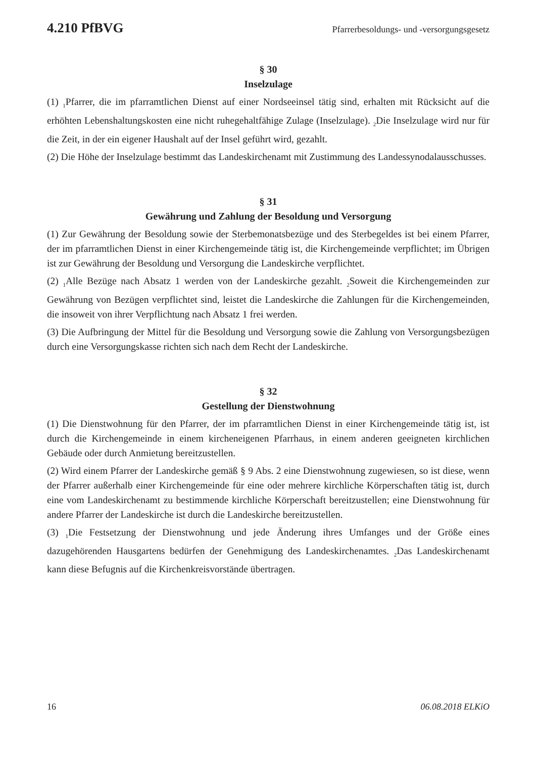4.210 PfBVG Pfarrerbesoldungs- und -versorgungsgesetz
§ 30
Inselzulage
(1) <sub>1</sub>Pfarrer, die im pfarramtlichen Dienst auf einer Nordseeinsel tätig sind, erhalten mit Rücksicht auf die erhöhten Lebenshaltungskosten eine nicht ruhegehaltfähige Zulage (Inselzulage). <sub>2</sub>Die Inselzulage wird nur für die Zeit, in der ein eigener Haushalt auf der Insel geführt wird, gezahlt.
(2) Die Höhe der Inselzulage bestimmt das Landeskirchenamt mit Zustimmung des Landessynodalausschusses.
§ 31
Gewährung und Zahlung der Besoldung und Versorgung
(1) Zur Gewährung der Besoldung sowie der Sterbemonatsbezüge und des Sterbegeldes ist bei einem Pfarrer, der im pfarramtlichen Dienst in einer Kirchengemeinde tätig ist, die Kirchengemeinde verpflichtet; im Übrigen ist zur Gewährung der Besoldung und Versorgung die Landeskirche verpflichtet.
(2) <sub>1</sub>Alle Bezüge nach Absatz 1 werden von der Landeskirche gezahlt. <sub>2</sub>Soweit die Kirchengemeinden zur Gewährung von Bezügen verpflichtet sind, leistet die Landeskirche die Zahlungen für die Kirchengemeinden, die insoweit von ihrer Verpflichtung nach Absatz 1 frei werden.
(3) Die Aufbringung der Mittel für die Besoldung und Versorgung sowie die Zahlung von Versorgungsbezügen durch eine Versorgungskasse richten sich nach dem Recht der Landeskirche.
§ 32
Gestellung der Dienstwohnung
(1) Die Dienstwohnung für den Pfarrer, der im pfarramtlichen Dienst in einer Kirchengemeinde tätig ist, ist durch die Kirchengemeinde in einem kircheneigenen Pfarrhaus, in einem anderen geeigneten kirchlichen Gebäude oder durch Anmietung bereitzustellen.
(2) Wird einem Pfarrer der Landeskirche gemäß § 9 Abs. 2 eine Dienstwohnung zugewiesen, so ist diese, wenn der Pfarrer außerhalb einer Kirchengemeinde für eine oder mehrere kirchliche Körperschaften tätig ist, durch eine vom Landeskirchenamt zu bestimmende kirchliche Körperschaft bereitzustellen; eine Dienstwohnung für andere Pfarrer der Landeskirche ist durch die Landeskirche bereitzustellen.
(3) <sub>1</sub>Die Festsetzung der Dienstwohnung und jede Änderung ihres Umfanges und der Größe eines dazugehörenden Hausgartens bedürfen der Genehmigung des Landeskirchenamtes. <sub>2</sub>Das Landeskirchenamt kann diese Befugnis auf die Kirchenkreisvorstände übertragen.
16 06.08.2018 ELKiO